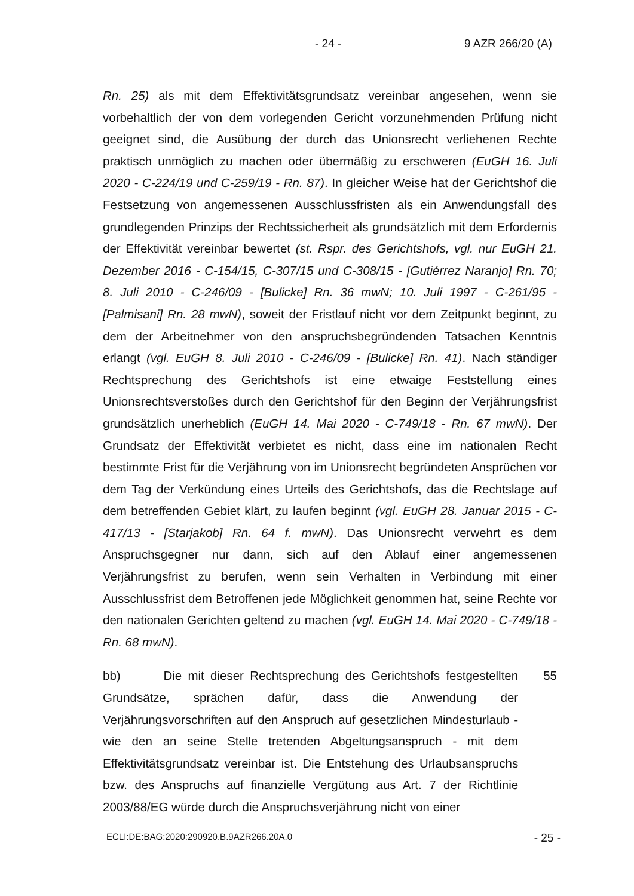- 24 - 9 AZR 266/20 (A)
Rn. 25) als mit dem Effektivitätsgrundsatz vereinbar angesehen, wenn sie vorbehaltlich der von dem vorlegenden Gericht vorzunehmenden Prüfung nicht geeignet sind, die Ausübung der durch das Unionsrecht verliehenen Rechte praktisch unmöglich zu machen oder übermäßig zu erschweren (EuGH 16. Juli 2020 - C-224/19 und C-259/19 - Rn. 87). In gleicher Weise hat der Gerichtshof die Festsetzung von angemessenen Ausschlussfristen als ein Anwendungsfall des grundlegenden Prinzips der Rechtssicherheit als grundsätzlich mit dem Erfordernis der Effektivität vereinbar bewertet (st. Rspr. des Gerichtshofs, vgl. nur EuGH 21. Dezember 2016 - C-154/15, C-307/15 und C-308/15 - [Gutiérrez Naranjo] Rn. 70; 8. Juli 2010 - C-246/09 - [Bulicke] Rn. 36 mwN; 10. Juli 1997 - C-261/95 - [Palmisani] Rn. 28 mwN), soweit der Fristlauf nicht vor dem Zeitpunkt beginnt, zu dem der Arbeitnehmer von den anspruchsbegründenden Tatsachen Kenntnis erlangt (vgl. EuGH 8. Juli 2010 - C-246/09 - [Bulicke] Rn. 41). Nach ständiger Rechtsprechung des Gerichtshofs ist eine etwaige Feststellung eines Unionsrechtsverstoßes durch den Gerichtshof für den Beginn der Verjährungsfrist grundsätzlich unerheblich (EuGH 14. Mai 2020 - C-749/18 - Rn. 67 mwN). Der Grundsatz der Effektivität verbietet es nicht, dass eine im nationalen Recht bestimmte Frist für die Verjährung von im Unionsrecht begründeten Ansprüchen vor dem Tag der Verkündung eines Urteils des Gerichtshofs, das die Rechtslage auf dem betreffenden Gebiet klärt, zu laufen beginnt (vgl. EuGH 28. Januar 2015 - C-417/13 - [Starjakob] Rn. 64 f. mwN). Das Unionsrecht verwehrt es dem Anspruchsgegner nur dann, sich auf den Ablauf einer angemessenen Verjährungsfrist zu berufen, wenn sein Verhalten in Verbindung mit einer Ausschlussfrist dem Betroffenen jede Möglichkeit genommen hat, seine Rechte vor den nationalen Gerichten geltend zu machen (vgl. EuGH 14. Mai 2020 - C-749/18 - Rn. 68 mwN).
bb) Die mit dieser Rechtsprechung des Gerichtshofs festgestellten Grundsätze, sprächen dafür, dass die Anwendung der Verjährungsvorschriften auf den Anspruch auf gesetzlichen Mindesturlaub - wie den an seine Stelle tretenden Abgeltungsanspruch - mit dem Effektivitätsgrundsatz vereinbar ist. Die Entstehung des Urlaubsanspruchs bzw. des Anspruchs auf finanzielle Vergütung aus Art. 7 der Richtlinie 2003/88/EG würde durch die Anspruchsverjährung nicht von einer
55
ECLI:DE:BAG:2020:290920.B.9AZR266.20A.0 - 25 -